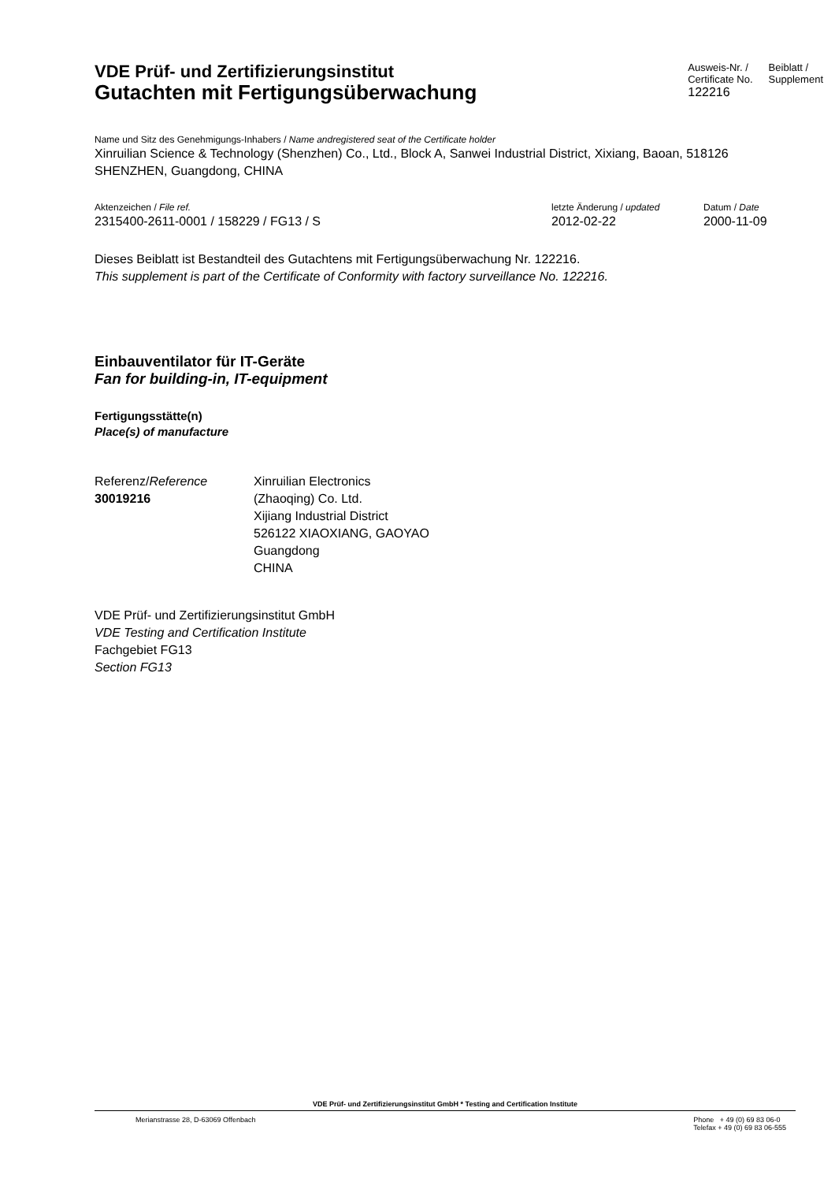VDE Prüf- und Zertifizierungsinstitut
Gutachten mit Fertigungsüberwachung
Ausweis-Nr. /
Certificate No.
122216
Beiblatt /
Supplement
Name und Sitz des Genehmigungs-Inhabers / Name andregistered seat of the Certificate holder
Xinruilian Science & Technology (Shenzhen) Co., Ltd., Block A, Sanwei Industrial District, Xixiang, Baoan, 518126 SHENZHEN, Guangdong, CHINA
Aktenzeichen / File ref.
2315400-2611-0001 / 158229 / FG13 / S
letzte Änderung / updated
2012-02-22
Datum / Date
2000-11-09
Dieses Beiblatt ist Bestandteil des Gutachtens mit Fertigungsüberwachung Nr. 122216.
This supplement is part of the Certificate of Conformity with factory surveillance No. 122216.
Einbauventilator für IT-Geräte
Fan for building-in, IT-equipment
Fertigungsstätte(n)
Place(s) of manufacture
Referenz/Reference
30019216
Xinruilian Electronics
(Zhaoqing) Co. Ltd.
Xijiang Industrial District
526122 XIAOXIANG, GAOYAO
Guangdong
CHINA
VDE Prüf- und Zertifizierungsinstitut GmbH
VDE Testing and Certification Institute
Fachgebiet FG13
Section FG13
VDE Prüf- und Zertifizierungsinstitut GmbH * Testing and Certification Institute
Merianstrasse 28, D-63069 Offenbach
Phone + 49 (0) 69 83 06-0
Telefax + 49 (0) 69 83 06-555